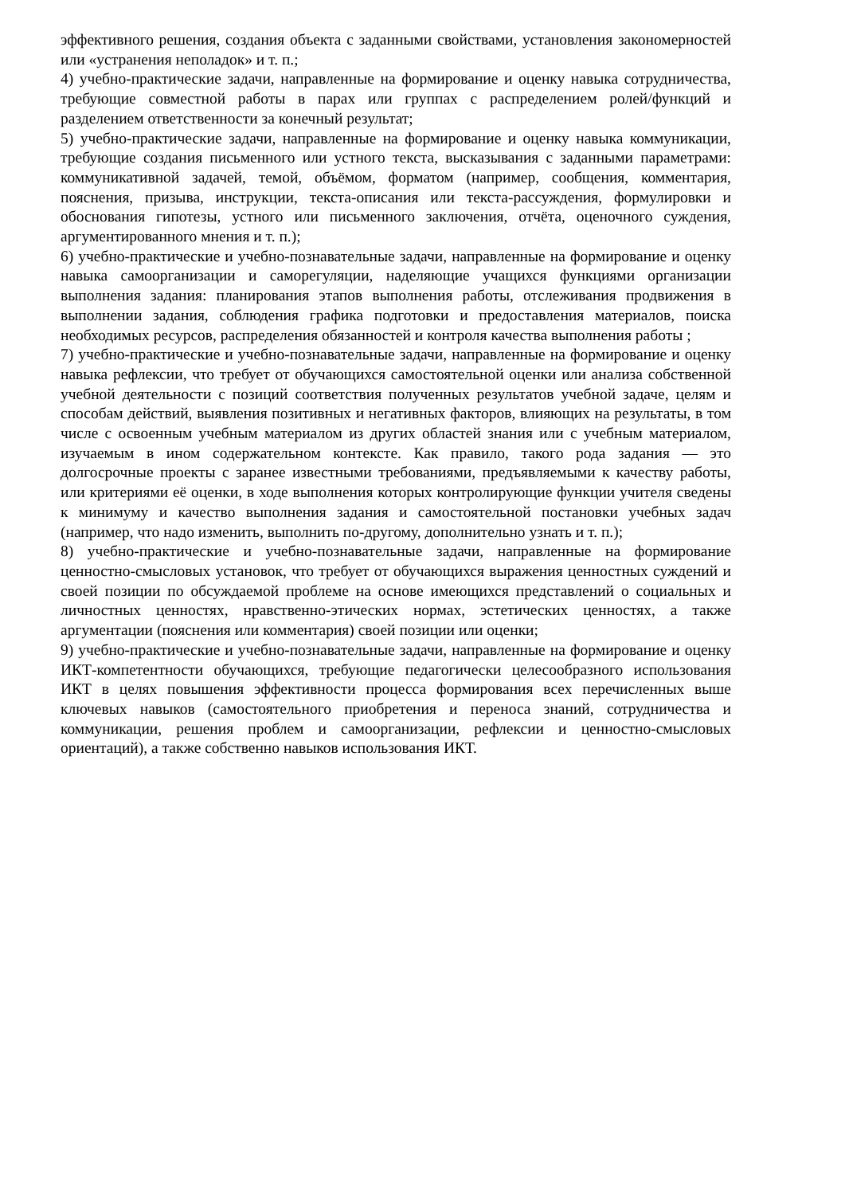эффективного решения, создания объекта с заданными свойствами, установления закономерностей или «устранения неполадок» и т. п.;
4) учебно-практические задачи, направленные на формирование и оценку навыка сотрудничества, требующие совместной работы в парах или группах с распределением ролей/функций и разделением ответственности за конечный результат;
5) учебно-практические задачи, направленные на формирование и оценку навыка коммуникации, требующие создания письменного или устного текста, высказывания с заданными параметрами: коммуникативной задачей, темой, объёмом, форматом (например, сообщения, комментария, пояснения, призыва, инструкции, текста-описания или текста-рассуждения, формулировки и обоснования гипотезы, устного или письменного заключения, отчёта, оценочного суждения, аргументированного мнения и т. п.);
6) учебно-практические и учебно-познавательные задачи, направленные на формирование и оценку навыка самоорганизации и саморегуляции, наделяющие учащихся функциями организации выполнения задания: планирования этапов выполнения работы, отслеживания продвижения в выполнении задания, соблюдения графика подготовки и предоставления материалов, поиска необходимых ресурсов, распределения обязанностей и контроля качества выполнения работы ;
7) учебно-практические и учебно-познавательные задачи, направленные на формирование и оценку навыка рефлексии, что требует от обучающихся самостоятельной оценки или анализа собственной учебной деятельности с позиций соответствия полученных результатов учебной задаче, целям и способам действий, выявления позитивных и негативных факторов, влияющих на результаты, в том числе с освоенным учебным материалом из других областей знания или с учебным материалом, изучаемым в ином содержательном контексте. Как правило, такого рода задания — это долгосрочные проекты с заранее известными требованиями, предъявляемыми к качеству работы, или критериями её оценки, в ходе выполнения которых контролирующие функции учителя сведены к минимуму и качество выполнения задания и самостоятельной постановки учебных задач (например, что надо изменить, выполнить по-другому, дополнительно узнать и т. п.);
8) учебно-практические и учебно-познавательные задачи, направленные на формирование ценностно-смысловых установок, что требует от обучающихся выражения ценностных суждений и своей позиции по обсуждаемой проблеме на основе имеющихся представлений о социальных и личностных ценностях, нравственно-этических нормах, эстетических ценностях, а также аргументации (пояснения или комментария) своей позиции или оценки;
9) учебно-практические и учебно-познавательные задачи, направленные на формирование и оценку ИКТ-компетентности обучающихся, требующие педагогически целесообразного использования ИКТ в целях повышения эффективности процесса формирования всех перечисленных выше ключевых навыков (самостоятельного приобретения и переноса знаний, сотрудничества и коммуникации, решения проблем и самоорганизации, рефлексии и ценностно-смысловых ориентаций), а также собственно навыков использования ИКТ.